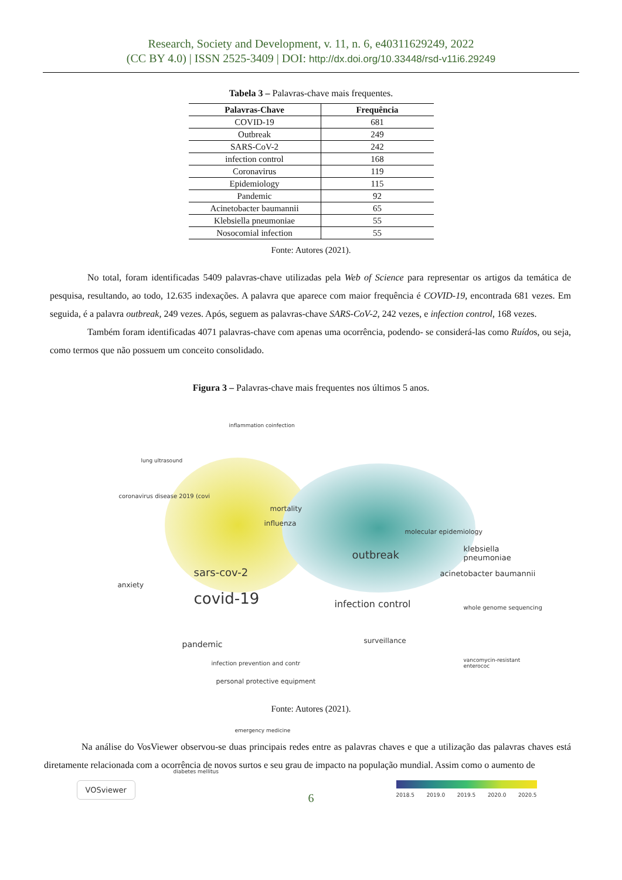Research, Society and Development, v. 11, n. 6, e40311629249, 2022
(CC BY 4.0) | ISSN 2525-3409 | DOI: http://dx.doi.org/10.33448/rsd-v11i6.29249
Tabela 3 – Palavras-chave mais frequentes.
| Palavras-Chave | Frequência |
| --- | --- |
| COVID-19 | 681 |
| Outbreak | 249 |
| SARS-CoV-2 | 242 |
| infection control | 168 |
| Coronavirus | 119 |
| Epidemiology | 115 |
| Pandemic | 92 |
| Acinetobacter baumannii | 65 |
| Klebsiella pneumoniae | 55 |
| Nosocomial infection | 55 |
Fonte: Autores (2021).
No total, foram identificadas 5409 palavras-chave utilizadas pela Web of Science para representar os artigos da temática de pesquisa, resultando, ao todo, 12.635 indexações. A palavra que aparece com maior frequência é COVID-19, encontrada 681 vezes. Em seguida, é a palavra outbreak, 249 vezes. Após, seguem as palavras-chave SARS-CoV-2, 242 vezes, e infection control, 168 vezes.
Também foram identificadas 4071 palavras-chave com apenas uma ocorrência, podendo- se considerá-las como Ruídos, ou seja, como termos que não possuem um conceito consolidado.
Figura 3 – Palavras-chave mais frequentes nos últimos 5 anos.
inflammation coinfection
lung ultrasound
coronavirus disease 2019 (covi
mortality
influenza
molecular epidemiology
klebsiella pneumoniae outbreak
sars-cov-2
anxiety
acinetobacter baumannii
covid-19 infection control whole genome sequencing
pandemic surveillance
infection prevention and contr vancomycin-resistant enterococ
personal protective equipment
emergency medicine
diabetes mellitus
VOSviewer
2018.5 2019.0 2019.5 2020.0 2020.5
Fonte: Autores (2021).
Na análise do VosViewer observou-se duas principais redes entre as palavras chaves e que a utilização das palavras chaves está diretamente relacionada com a ocorrência de novos surtos e seu grau de impacto na população mundial. Assim como o aumento de
6